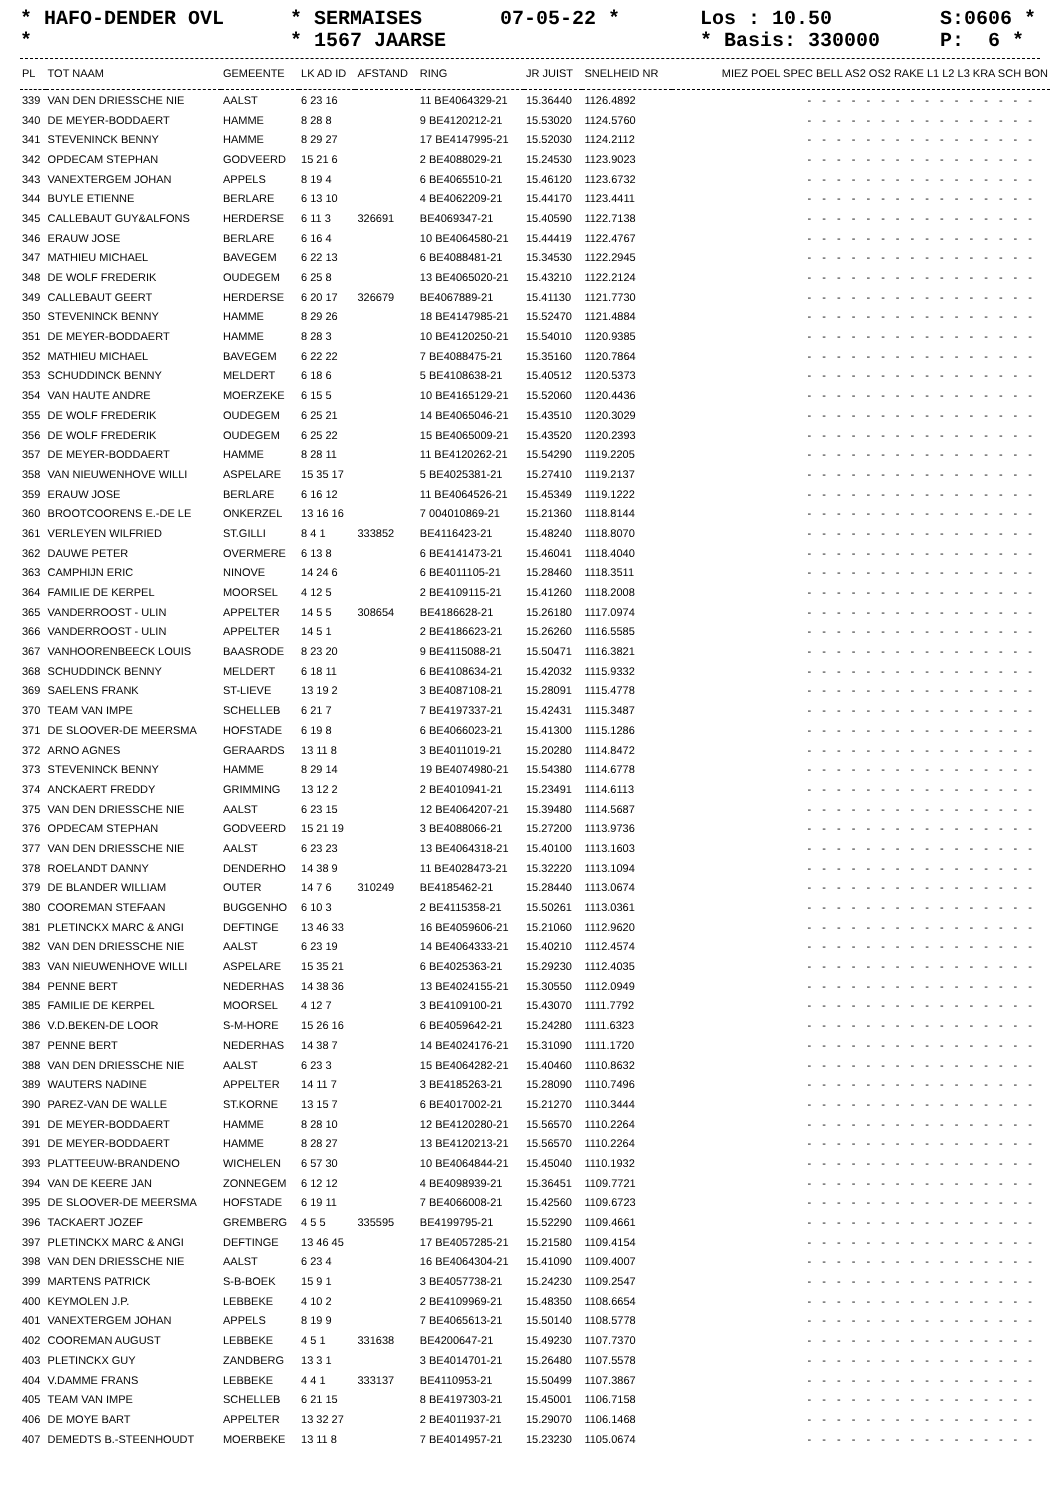* HAFO-DENDER OVL * SERMAISES 07-05-22 * Los : 10.50 S:0606 *
* * 1567 JAARSE * Basis: 330000 P: 6 *
| PL | TOT NAAM | GEMEENTE | LK AD ID | AFSTAND | RING | JR JUIST | SNELHEID NR | MIEZ POEL SPEC BELL AS2 OS2 RAKE L1 L2 L3 KRA SCH BON |
| --- | --- | --- | --- | --- | --- | --- | --- | --- |
| 339 | VAN DEN DRIESSCHE NIE | AALST | 6 23 16 | | 11 BE4064329-21 | 15.36440 | 1126.4892 | - - - - - - - - - - - - - - - - |
| 340 | DE MEYER-BODDAERT | HAMME | 8 28 8 | | 9 BE4120212-21 | 15.53020 | 1124.5760 | - - - - - - - - - - - - - - - - |
| 341 | STEVENINCK BENNY | HAMME | 8 29 27 | | 17 BE4147995-21 | 15.52030 | 1124.2112 | - - - - - - - - - - - - - - - - |
| 342 | OPDECAM STEPHAN | GODVEERD | 15 21 6 | | 2 BE4088029-21 | 15.24530 | 1123.9023 | - - - - - - - - - - - - - - - - |
| 343 | VANEXTERGEM JOHAN | APPELS | 8 19 4 | | 6 BE4065510-21 | 15.46120 | 1123.6732 | - - - - - - - - - - - - - - - - |
| 344 | BUYLE ETIENNE | BERLARE | 6 13 10 | | 4 BE4062209-21 | 15.44170 | 1123.4411 | - - - - - - - - - - - - - - - - |
| 345 | CALLEBAUT GUY&ALFONS | HERDERSE | 6 11 3 | 326691 | BE4069347-21 | 15.40590 | 1122.7138 | - - - - - - - - - - - - - - - - |
| 346 | ERAUW JOSE | BERLARE | 6 16 4 | | 10 BE4064580-21 | 15.44419 | 1122.4767 | - - - - - - - - - - - - - - - - |
| 347 | MATHIEU MICHAEL | BAVEGEM | 6 22 13 | | 6 BE4088481-21 | 15.34530 | 1122.2945 | - - - - - - - - - - - - - - - - |
| 348 | DE WOLF FREDERIK | OUDEGEM | 6 25 8 | | 13 BE4065020-21 | 15.43210 | 1122.2124 | - - - - - - - - - - - - - - - - |
| 349 | CALLEBAUT GEERT | HERDERSE | 6 20 17 | 326679 | BE4067889-21 | 15.41130 | 1121.7730 | - - - - - - - - - - - - - - - - |
| 350 | STEVENINCK BENNY | HAMME | 8 29 26 | | 18 BE4147985-21 | 15.52470 | 1121.4884 | - - - - - - - - - - - - - - - - |
| 351 | DE MEYER-BODDAERT | HAMME | 8 28 3 | | 10 BE4120250-21 | 15.54010 | 1120.9385 | - - - - - - - - - - - - - - - - |
| 352 | MATHIEU MICHAEL | BAVEGEM | 6 22 22 | | 7 BE4088475-21 | 15.35160 | 1120.7864 | - - - - - - - - - - - - - - - - |
| 353 | SCHUDDINCK BENNY | MELDERT | 6 18 6 | | 5 BE4108638-21 | 15.40512 | 1120.5373 | - - - - - - - - - - - - - - - - |
| 354 | VAN HAUTE ANDRE | MOERZEKE | 6 15 5 | | 10 BE4165129-21 | 15.52060 | 1120.4436 | - - - - - - - - - - - - - - - - |
| 355 | DE WOLF FREDERIK | OUDEGEM | 6 25 21 | | 14 BE4065046-21 | 15.43510 | 1120.3029 | - - - - - - - - - - - - - - - - |
| 356 | DE WOLF FREDERIK | OUDEGEM | 6 25 22 | | 15 BE4065009-21 | 15.43520 | 1120.2393 | - - - - - - - - - - - - - - - - |
| 357 | DE MEYER-BODDAERT | HAMME | 8 28 11 | | 11 BE4120262-21 | 15.54290 | 1119.2205 | - - - - - - - - - - - - - - - - |
| 358 | VAN NIEUWENHOVE WILLI | ASPELARE | 15 35 17 | | 5 BE4025381-21 | 15.27410 | 1119.2137 | - - - - - - - - - - - - - - - - |
| 359 | ERAUW JOSE | BERLARE | 6 16 12 | | 11 BE4064526-21 | 15.45349 | 1119.1222 | - - - - - - - - - - - - - - - - |
| 360 | BROOTCOORENS E.-DE LE | ONKERZEL | 13 16 16 | | 7 004010869-21 | 15.21360 | 1118.8144 | - - - - - - - - - - - - - - - - |
| 361 | VERLEYEN WILFRIED | ST.GILLI | 8 4 1 | 333852 | BE4116423-21 | 15.48240 | 1118.8070 | - - - - - - - - - - - - - - - - |
| 362 | DAUWE PETER | OVERMERE | 6 13 8 | | 6 BE4141473-21 | 15.46041 | 1118.4040 | - - - - - - - - - - - - - - - - |
| 363 | CAMPHIJN ERIC | NINOVE | 14 24 6 | | 6 BE4011105-21 | 15.28460 | 1118.3511 | - - - - - - - - - - - - - - - - |
| 364 | FAMILIE DE KERPEL | MOORSEL | 4 12 5 | | 2 BE4109115-21 | 15.41260 | 1118.2008 | - - - - - - - - - - - - - - - - |
| 365 | VANDERROOST - ULIN | APPELTER | 14 5 5 | 308654 | BE4186628-21 | 15.26180 | 1117.0974 | - - - - - - - - - - - - - - - - |
| 366 | VANDERROOST - ULIN | APPELTER | 14 5 1 | | 2 BE4186623-21 | 15.26260 | 1116.5585 | - - - - - - - - - - - - - - - - |
| 367 | VANHOORENBEECK LOUIS | BAASRODE | 8 23 20 | | 9 BE4115088-21 | 15.50471 | 1116.3821 | - - - - - - - - - - - - - - - - |
| 368 | SCHUDDINCK BENNY | MELDERT | 6 18 11 | | 6 BE4108634-21 | 15.42032 | 1115.9332 | - - - - - - - - - - - - - - - - |
| 369 | SAELENS FRANK | ST-LIEVE | 13 19 2 | | 3 BE4087108-21 | 15.28091 | 1115.4778 | - - - - - - - - - - - - - - - - |
| 370 | TEAM VAN IMPE | SCHELLEB | 6 21 7 | | 7 BE4197337-21 | 15.42431 | 1115.3487 | - - - - - - - - - - - - - - - - |
| 371 | DE SLOOVER-DE MEERSMA | HOFSTADE | 6 19 8 | | 6 BE4066023-21 | 15.41300 | 1115.1286 | - - - - - - - - - - - - - - - - |
| 372 | ARNO AGNES | GERAARDS | 13 11 8 | | 3 BE4011019-21 | 15.20280 | 1114.8472 | - - - - - - - - - - - - - - - - |
| 373 | STEVENINCK BENNY | HAMME | 8 29 14 | | 19 BE4074980-21 | 15.54380 | 1114.6778 | - - - - - - - - - - - - - - - - |
| 374 | ANCKAERT FREDDY | GRIMMING | 13 12 2 | | 2 BE4010941-21 | 15.23491 | 1114.6113 | - - - - - - - - - - - - - - - - |
| 375 | VAN DEN DRIESSCHE NIE | AALST | 6 23 15 | | 12 BE4064207-21 | 15.39480 | 1114.5687 | - - - - - - - - - - - - - - - - |
| 376 | OPDECAM STEPHAN | GODVEERD | 15 21 19 | | 3 BE4088066-21 | 15.27200 | 1113.9736 | - - - - - - - - - - - - - - - - |
| 377 | VAN DEN DRIESSCHE NIE | AALST | 6 23 23 | | 13 BE4064318-21 | 15.40100 | 1113.1603 | - - - - - - - - - - - - - - - - |
| 378 | ROELANDT DANNY | DENDERHO | 14 38 9 | | 11 BE4028473-21 | 15.32220 | 1113.1094 | - - - - - - - - - - - - - - - - |
| 379 | DE BLANDER WILLIAM | OUTER | 14 7 6 | 310249 | BE4185462-21 | 15.28440 | 1113.0674 | - - - - - - - - - - - - - - - - |
| 380 | COOREMAN STEFAAN | BUGGENHO | 6 10 3 | | 2 BE4115358-21 | 15.50261 | 1113.0361 | - - - - - - - - - - - - - - - - |
| 381 | PLETINCKX MARC & ANGI | DEFTINGE | 13 46 33 | | 16 BE4059606-21 | 15.21060 | 1112.9620 | - - - - - - - - - - - - - - - - |
| 382 | VAN DEN DRIESSCHE NIE | AALST | 6 23 19 | | 14 BE4064333-21 | 15.40210 | 1112.4574 | - - - - - - - - - - - - - - - - |
| 383 | VAN NIEUWENHOVE WILLI | ASPELARE | 15 35 21 | | 6 BE4025363-21 | 15.29230 | 1112.4035 | - - - - - - - - - - - - - - - - |
| 384 | PENNE BERT | NEDERHAS | 14 38 36 | | 13 BE4024155-21 | 15.30550 | 1112.0949 | - - - - - - - - - - - - - - - - |
| 385 | FAMILIE DE KERPEL | MOORSEL | 4 12 7 | | 3 BE4109100-21 | 15.43070 | 1111.7792 | - - - - - - - - - - - - - - - - |
| 386 | V.D.BEKEN-DE LOOR | S-M-HORE | 15 26 16 | | 6 BE4059642-21 | 15.24280 | 1111.6323 | - - - - - - - - - - - - - - - - |
| 387 | PENNE BERT | NEDERHAS | 14 38 7 | | 14 BE4024176-21 | 15.31090 | 1111.1720 | - - - - - - - - - - - - - - - - |
| 388 | VAN DEN DRIESSCHE NIE | AALST | 6 23 3 | | 15 BE4064282-21 | 15.40460 | 1110.8632 | - - - - - - - - - - - - - - - - |
| 389 | WAUTERS NADINE | APPELTER | 14 11 7 | | 3 BE4185263-21 | 15.28090 | 1110.7496 | - - - - - - - - - - - - - - - - |
| 390 | PAREZ-VAN DE WALLE | ST.KORNE | 13 15 7 | | 6 BE4017002-21 | 15.21270 | 1110.3444 | - - - - - - - - - - - - - - - - |
| 391 | DE MEYER-BODDAERT | HAMME | 8 28 10 | | 12 BE4120280-21 | 15.56570 | 1110.2264 | - - - - - - - - - - - - - - - - |
| 391 | DE MEYER-BODDAERT | HAMME | 8 28 27 | | 13 BE4120213-21 | 15.56570 | 1110.2264 | - - - - - - - - - - - - - - - - |
| 393 | PLATTEEUW-BRANDENO | WICHELEN | 6 57 30 | | 10 BE4064844-21 | 15.45040 | 1110.1932 | - - - - - - - - - - - - - - - - |
| 394 | VAN DE KEERE JAN | ZONNEGEM | 6 12 12 | | 4 BE4098939-21 | 15.36451 | 1109.7721 | - - - - - - - - - - - - - - - - |
| 395 | DE SLOOVER-DE MEERSMA | HOFSTADE | 6 19 11 | | 7 BE4066008-21 | 15.42560 | 1109.6723 | - - - - - - - - - - - - - - - - |
| 396 | TACKAERT JOZEF | GREMBERG | 4 5 5 | 335595 | BE4199795-21 | 15.52290 | 1109.4661 | - - - - - - - - - - - - - - - - |
| 397 | PLETINCKX MARC & ANGI | DEFTINGE | 13 46 45 | | 17 BE4057285-21 | 15.21580 | 1109.4154 | - - - - - - - - - - - - - - - - |
| 398 | VAN DEN DRIESSCHE NIE | AALST | 6 23 4 | | 16 BE4064304-21 | 15.41090 | 1109.4007 | - - - - - - - - - - - - - - - - |
| 399 | MARTENS PATRICK | S-B-BOEK | 15 9 1 | | 3 BE4057738-21 | 15.24230 | 1109.2547 | - - - - - - - - - - - - - - - - |
| 400 | KEYMOLEN J.P. | LEBBEKE | 4 10 2 | | 2 BE4109969-21 | 15.48350 | 1108.6654 | - - - - - - - - - - - - - - - - |
| 401 | VANEXTERGEM JOHAN | APPELS | 8 19 9 | | 7 BE4065613-21 | 15.50140 | 1108.5778 | - - - - - - - - - - - - - - - - |
| 402 | COOREMAN AUGUST | LEBBEKE | 4 5 1 | 331638 | BE4200647-21 | 15.49230 | 1107.7370 | - - - - - - - - - - - - - - - - |
| 403 | PLETINCKX GUY | ZANDBERG | 13 3 1 | | 3 BE4014701-21 | 15.26480 | 1107.5578 | - - - - - - - - - - - - - - - - |
| 404 | V.DAMME FRANS | LEBBEKE | 4 4 1 | 333137 | BE4110953-21 | 15.50499 | 1107.3867 | - - - - - - - - - - - - - - - - |
| 405 | TEAM VAN IMPE | SCHELLEB | 6 21 15 | | 8 BE4197303-21 | 15.45001 | 1106.7158 | - - - - - - - - - - - - - - - - |
| 406 | DE MOYE BART | APPELTER | 13 32 27 | | 2 BE4011937-21 | 15.29070 | 1106.1468 | - - - - - - - - - - - - - - - - |
| 407 | DEMEDTS B.-STEENHOUDT | MOERBEKE | 13 11 8 | | 7 BE4014957-21 | 15.23230 | 1105.0674 | - - - - - - - - - - - - - - - - |